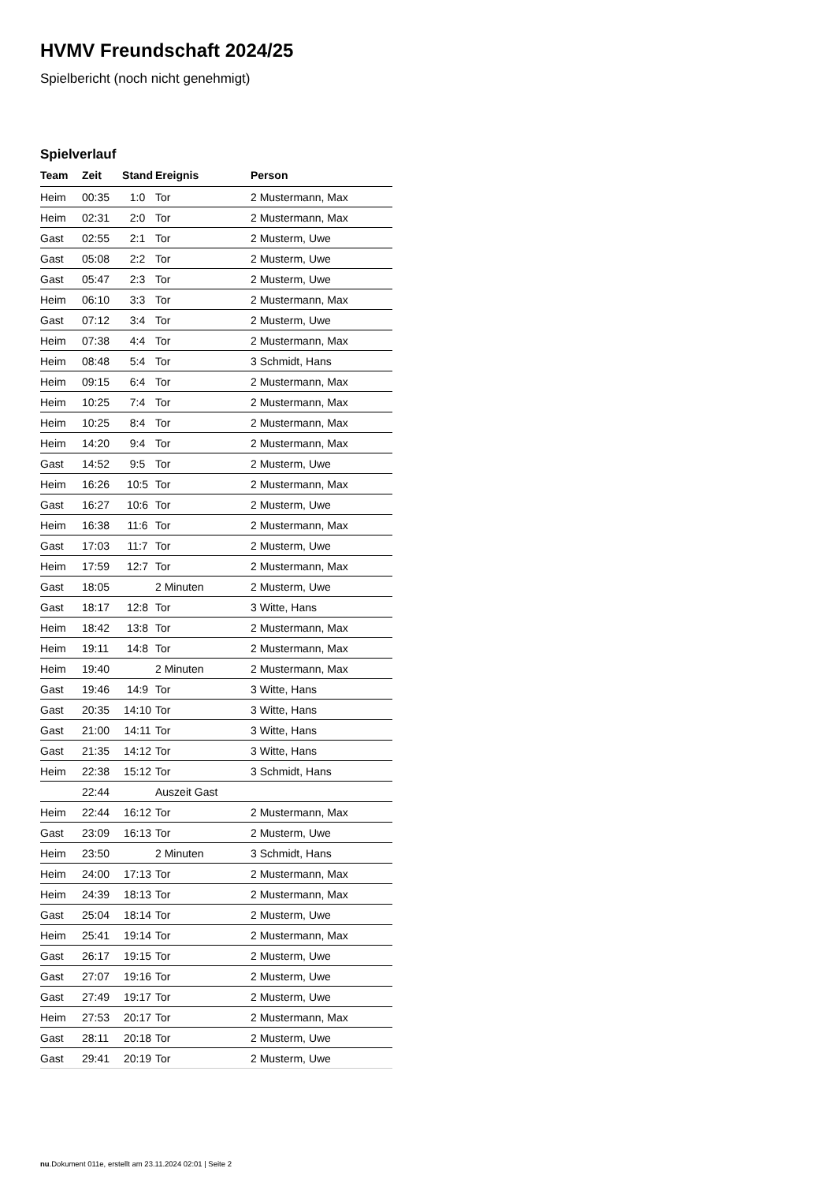HVMV Freundschaft 2024/25
Spielbericht (noch nicht genehmigt)
Spielverlauf
| Team | Zeit | Stand | Ereignis | Person |
| --- | --- | --- | --- | --- |
| Heim | 00:35 | 1:0 | Tor | 2 Mustermann, Max |
| Heim | 02:31 | 2:0 | Tor | 2 Mustermann, Max |
| Gast | 02:55 | 2:1 | Tor | 2 Musterm, Uwe |
| Gast | 05:08 | 2:2 | Tor | 2 Musterm, Uwe |
| Gast | 05:47 | 2:3 | Tor | 2 Musterm, Uwe |
| Heim | 06:10 | 3:3 | Tor | 2 Mustermann, Max |
| Gast | 07:12 | 3:4 | Tor | 2 Musterm, Uwe |
| Heim | 07:38 | 4:4 | Tor | 2 Mustermann, Max |
| Heim | 08:48 | 5:4 | Tor | 3 Schmidt, Hans |
| Heim | 09:15 | 6:4 | Tor | 2 Mustermann, Max |
| Heim | 10:25 | 7:4 | Tor | 2 Mustermann, Max |
| Heim | 10:25 | 8:4 | Tor | 2 Mustermann, Max |
| Heim | 14:20 | 9:4 | Tor | 2 Mustermann, Max |
| Gast | 14:52 | 9:5 | Tor | 2 Musterm, Uwe |
| Heim | 16:26 | 10:5 | Tor | 2 Mustermann, Max |
| Gast | 16:27 | 10:6 | Tor | 2 Musterm, Uwe |
| Heim | 16:38 | 11:6 | Tor | 2 Mustermann, Max |
| Gast | 17:03 | 11:7 | Tor | 2 Musterm, Uwe |
| Heim | 17:59 | 12:7 | Tor | 2 Mustermann, Max |
| Gast | 18:05 | | 2 Minuten | 2 Musterm, Uwe |
| Gast | 18:17 | 12:8 | Tor | 3 Witte, Hans |
| Heim | 18:42 | 13:8 | Tor | 2 Mustermann, Max |
| Heim | 19:11 | 14:8 | Tor | 2 Mustermann, Max |
| Heim | 19:40 | | 2 Minuten | 2 Mustermann, Max |
| Gast | 19:46 | 14:9 | Tor | 3 Witte, Hans |
| Gast | 20:35 | 14:10 | Tor | 3 Witte, Hans |
| Gast | 21:00 | 14:11 | Tor | 3 Witte, Hans |
| Gast | 21:35 | 14:12 | Tor | 3 Witte, Hans |
| Heim | 22:38 | 15:12 | Tor | 3 Schmidt, Hans |
| | 22:44 | | Auszeit Gast | |
| Heim | 22:44 | 16:12 | Tor | 2 Mustermann, Max |
| Gast | 23:09 | 16:13 | Tor | 2 Musterm, Uwe |
| Heim | 23:50 | | 2 Minuten | 3 Schmidt, Hans |
| Heim | 24:00 | 17:13 | Tor | 2 Mustermann, Max |
| Heim | 24:39 | 18:13 | Tor | 2 Mustermann, Max |
| Gast | 25:04 | 18:14 | Tor | 2 Musterm, Uwe |
| Heim | 25:41 | 19:14 | Tor | 2 Mustermann, Max |
| Gast | 26:17 | 19:15 | Tor | 2 Musterm, Uwe |
| Gast | 27:07 | 19:16 | Tor | 2 Musterm, Uwe |
| Gast | 27:49 | 19:17 | Tor | 2 Musterm, Uwe |
| Heim | 27:53 | 20:17 | Tor | 2 Mustermann, Max |
| Gast | 28:11 | 20:18 | Tor | 2 Musterm, Uwe |
| Gast | 29:41 | 20:19 | Tor | 2 Musterm, Uwe |
nu.Dokument 011e, erstellt am 23.11.2024 02:01 | Seite 2